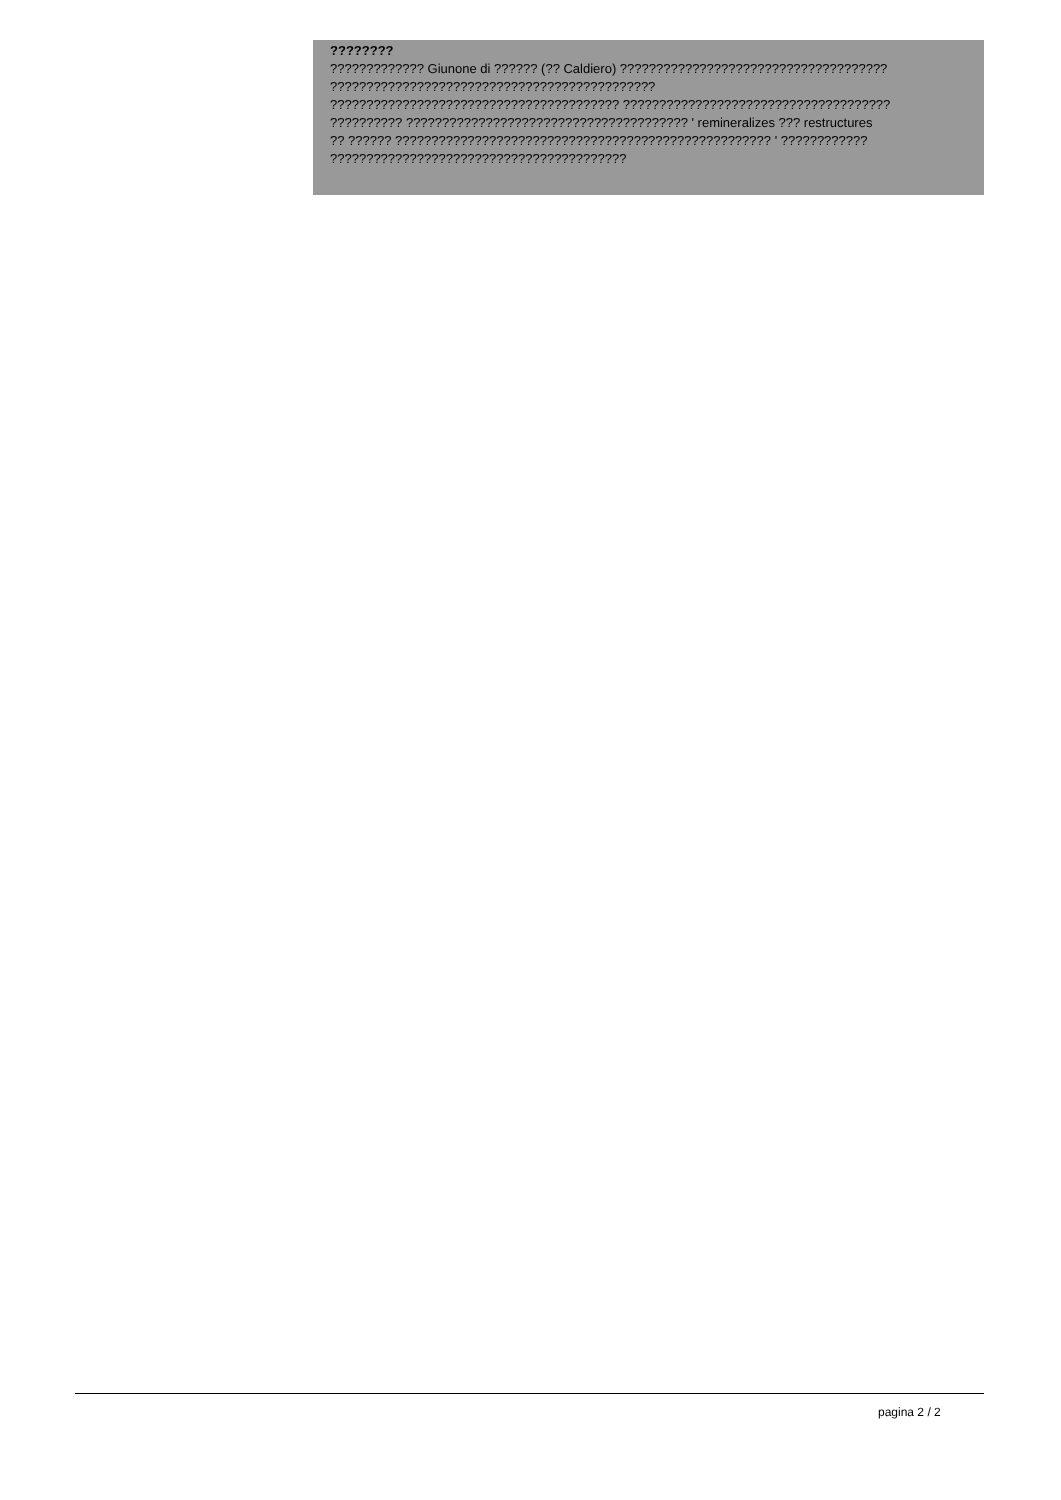????????
????????????? Giunone di ?????? (?? Caldiero) ?????????????????????????????????????
?????????????????????????????????????????????
???????????????????????????????????????? ?????????????????????????????????????
?????????? ??????????????????????????????????????? ' remineralizes ??? restructures
?? ?????? ???????????????????????????????????????????????????? ' ????????????
?????????????????????????????????????????
pagina 2 / 2